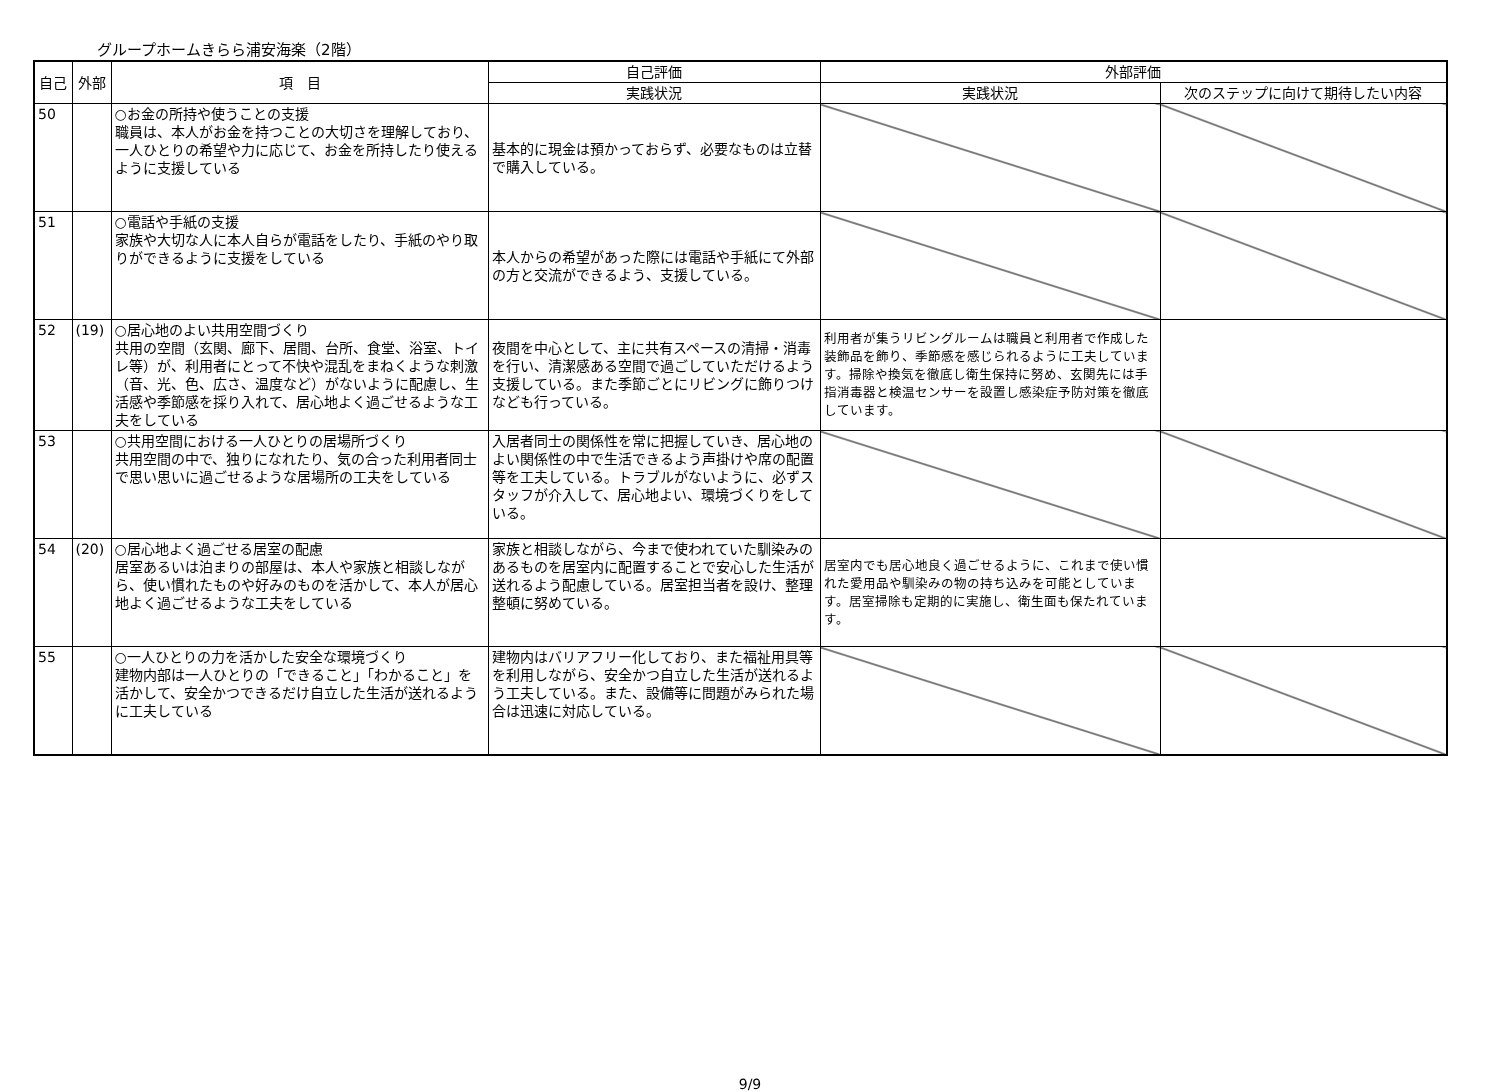グループホームきらら浦安海楽（2階）
| 自己 | 外部 | 項 目 | 自己評価 | 外部評価 | |
| --- | --- | --- | --- | --- | --- |
| | | | 実践状況 | 実践状況 | 次のステップに向けて期待したい内容 |
| 50 | | ○お金の所持や使うことの支援 職員は、本人がお金を持つことの大切さを理解しており、一人ひとりの希望や力に応じて、お金を所持したり使えるように支援している | 基本的に現金は預かっておらず、必要なものは立替で購入している。 | | |
| 51 | | ○電話や手紙の支援 家族や大切な人に本人自らが電話をしたり、手紙のやり取りができるように支援をしている | 本人からの希望があった際には電話や手紙にて外部の方と交流ができるよう、支援している。 | | |
| 52 | (19) | ○居心地のよい共用空間づくり 共用の空間（玄関、廊下、居間、台所、食堂、浴室、トイレ等）が、利用者にとって不快や混乱をまねくような刺激（音、光、色、広さ、温度など）がないように配慮し、生活感や季節感を採り入れて、居心地よく過ごせるような工夫をしている | 夜間を中心として、主に共有スペースの清掃・消毒を行い、清潔感ある空間で過ごしていただけるよう支援している。また季節ごとにリビングに飾りつけなども行っている。 | 利用者が集うリビングルームは職員と利用者で作成した装飾品を飾り、季節感を感じられるように工夫しています。掃除や換気を徹底し衛生保持に努め、玄関先には手指消毒器と検温センサーを設置し感染症予防対策を徹底しています。 | |
| 53 | | ○共用空間における一人ひとりの居場所づくり 共用空間の中で、独りになれたり、気の合った利用者同士で思い思いに過ごせるような居場所の工夫をしている | 入居者同士の関係性を常に把握していき、居心地のよい関係性の中で生活できるよう声掛けや席の配置等を工夫している。トラブルがないように、必ずスタッフが介入して、居心地よい、環境づくりをしている。 | | |
| 54 | (20) | ○居心地よく過ごせる居室の配慮 居室あるいは泊まりの部屋は、本人や家族と相談しながら、使い慣れたものや好みのものを活かして、本人が居心地よく過ごせるような工夫をしている | 家族と相談しながら、今まで使われていた馴染みのあるものを居室内に配置することで安心した生活が送れるよう配慮している。居室担当者を設け、整理整頓に努めている。 | 居室内でも居心地良く過ごせるように、これまで使い慣れた愛用品や馴染みの物の持ち込みを可能としています。居室掃除も定期的に実施し、衛生面も保たれています。 | |
| 55 | | ○一人ひとりの力を活かした安全な環境づくり 建物内部は一人ひとりの「できること」「わかること」を活かして、安全かつできるだけ自立した生活が送れるように工夫している | 建物内はバリアフリー化しており、また福祉用具等を利用しながら、安全かつ自立した生活が送れるよう工夫している。また、設備等に問題がみられた場合は迅速に対応している。 | | |
9/9